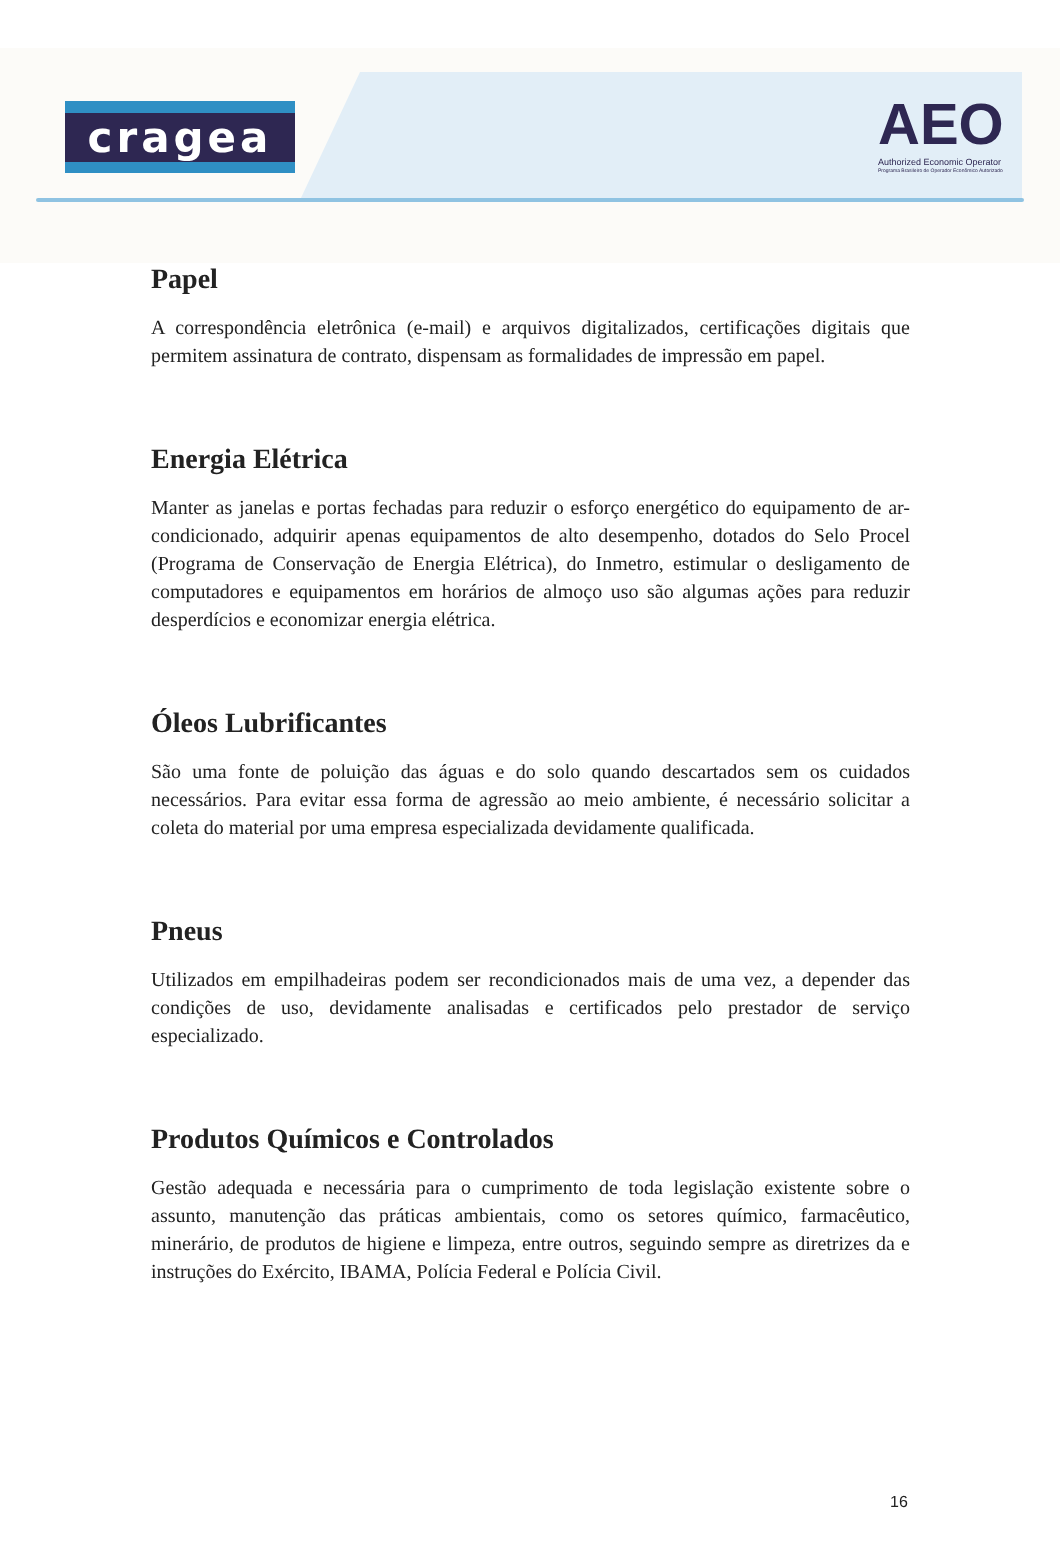cragea
AEO
Authorized Economic Operator
Programa Brasileiro de Operador Econômico Autorizado
Papel
A correspondência eletrônica (e-mail) e arquivos digitalizados, certificações digitais que permitem assinatura de contrato, dispensam as formalidades de impressão em papel.
Energia Elétrica
Manter as janelas e portas fechadas para reduzir o esforço energético do equipamento de ar-condicionado, adquirir apenas equipamentos de alto desempenho, dotados do Selo Procel (Programa de Conservação de Energia Elétrica), do Inmetro, estimular o desligamento de computadores e equipamentos em horários de almoço uso são algumas ações para reduzir desperdícios e economizar energia elétrica.
Óleos Lubrificantes
São uma fonte de poluição das águas e do solo quando descartados sem os cuidados necessários. Para evitar essa forma de agressão ao meio ambiente, é necessário solicitar a coleta do material por uma empresa especializada devidamente qualificada.
Pneus
Utilizados em empilhadeiras podem ser recondicionados mais de uma vez, a depender das condições de uso, devidamente analisadas e certificados pelo prestador de serviço especializado.
Produtos Químicos e Controlados
Gestão adequada e necessária para o cumprimento de toda legislação existente sobre o assunto, manutenção das práticas ambientais, como os setores químico, farmacêutico, minerário, de produtos de higiene e limpeza, entre outros, seguindo sempre as diretrizes da e instruções do Exército, IBAMA, Polícia Federal e Polícia Civil.
16